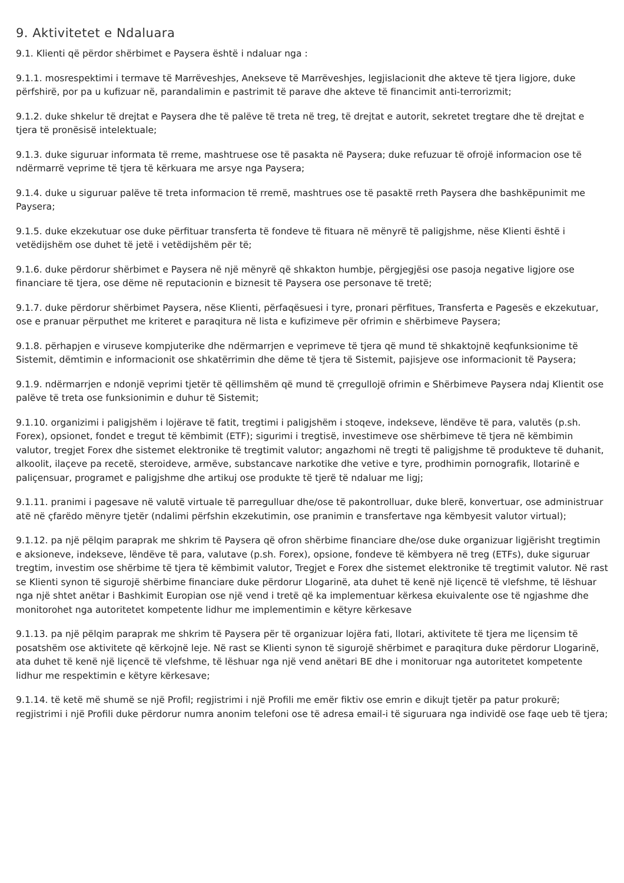9. Aktivitetet e Ndaluara
9.1. Klienti që përdor shërbimet e Paysera është i ndaluar nga :
9.1.1. mosrespektimi i termave të Marrëveshjes, Anekseve të Marrëveshjes, legjislacionit dhe akteve të tjera ligjore, duke përfshirë, por pa u kufizuar në, parandalimin e pastrimit të parave dhe akteve të financimit anti-terrorizmit;
9.1.2. duke shkelur të drejtat e Paysera dhe të palëve të treta në treg, të drejtat e autorit, sekretet tregtare dhe të drejtat e tjera të pronësisë intelektuale;
9.1.3. duke siguruar informata të rreme, mashtruese ose të pasakta në Paysera; duke refuzuar të ofrojë informacion ose të ndërmarrë veprime të tjera të kërkuara me arsye nga Paysera;
9.1.4. duke u siguruar palëve të treta informacion të rremë, mashtrues ose të pasaktë rreth Paysera dhe bashkëpunimit me Paysera;
9.1.5. duke ekzekutuar ose duke përfituar transferta të fondeve të fituara në mënyrë të paligjshme, nëse Klienti është i vetëdijshëm ose duhet të jetë i vetëdijshëm për të;
9.1.6. duke përdorur shërbimet e Paysera në një mënyrë që shkakton humbje, përgjegjësi ose pasoja negative ligjore ose financiare të tjera, ose dëme në reputacionin e biznesit të Paysera ose personave të tretë;
9.1.7. duke përdorur shërbimet Paysera, nëse Klienti, përfaqësuesi i tyre, pronari përfitues, Transferta e Pagesës e ekzekutuar, ose e pranuar përputhet me kriteret e paraqitura në lista e kufizimeve për ofrimin e shërbimeve Paysera;
9.1.8. përhapjen e viruseve kompjuterike dhe ndërmarrjen e veprimeve të tjera që mund të shkaktojnë keqfunksionime të Sistemit, dëmtimin e informacionit ose shkatërrimin dhe dëme të tjera të Sistemit, pajisjeve ose informacionit të Paysera;
9.1.9. ndërmarrjen e ndonjë veprimi tjetër të qëllimshëm që mund të çrregullojë ofrimin e Shërbimeve Paysera ndaj Klientit ose palëve të treta ose funksionimin e duhur të Sistemit;
9.1.10. organizimi i paligjshëm i lojërave të fatit, tregtimi i paligjshëm i stoqeve, indekseve, lëndëve të para, valutës (p.sh. Forex), opsionet, fondet e tregut të këmbimit (ETF); sigurimi i tregtisë, investimeve ose shërbimeve të tjera në këmbimin valutor, tregjet Forex dhe sistemet elektronike të tregtimit valutor; angazhomi në tregti të paligjshme të produkteve të duhanit, alkoolit, ilaçeve pa recetë, steroideve, armëve, substancave narkotike dhe vetive e tyre, prodhimin pornografik, llotarinë e paliçensuar, programet e paligjshme dhe artikuj ose produkte të tjerë të ndaluar me ligj;
9.1.11. pranimi i pagesave në valutë virtuale të parregulluar dhe/ose të pakontrolluar, duke blerë, konvertuar, ose administruar atë në çfarëdo mënyre tjetër (ndalimi përfshin ekzekutimin, ose pranimin e transfertave nga këmbyesit valutor virtual);
9.1.12. pa një pëlqim paraprak me shkrim të Paysera që ofron shërbime financiare dhe/ose duke organizuar ligjërisht tregtimin e aksioneve, indekseve, lëndëve të para, valutave (p.sh. Forex), opsione, fondeve të këmbyera në treg (ETFs), duke siguruar tregtim, investim ose shërbime të tjera të këmbimit valutor, Tregjet e Forex dhe sistemet elektronike të tregtimit valutor. Në rast se Klienti synon të sigurojë shërbime financiare duke përdorur Llogarinë, ata duhet të kenë një liçencë të vlefshme, të lëshuar nga një shtet anëtar i Bashkimit Europian ose një vend i tretë që ka implementuar kërkesa ekuivalente ose të ngjashme dhe monitorohet nga autoritetet kompetente lidhur me implementimin e këtyre kërkesave
9.1.13. pa një pëlqim paraprak me shkrim të Paysera për të organizuar lojëra fati, llotari, aktivitete të tjera me liçensim të posatshëm ose aktivitete që kërkojnë leje. Në rast se Klienti synon të sigurojë shërbimet e paraqitura duke përdorur Llogarinë, ata duhet të kenë një liçencë të vlefshme, të lëshuar nga një vend anëtari BE dhe i monitoruar nga autoritetet kompetente lidhur me respektimin e këtyre kërkesave;
9.1.14. të ketë më shumë se një Profil; regjistrimi i një Profili me emër fiktiv ose emrin e dikujt tjetër pa patur prokurë; regjistrimi i një Profili duke përdorur numra anonim telefoni ose të adresa email-i të siguruara nga individë ose faqe ueb të tjera;